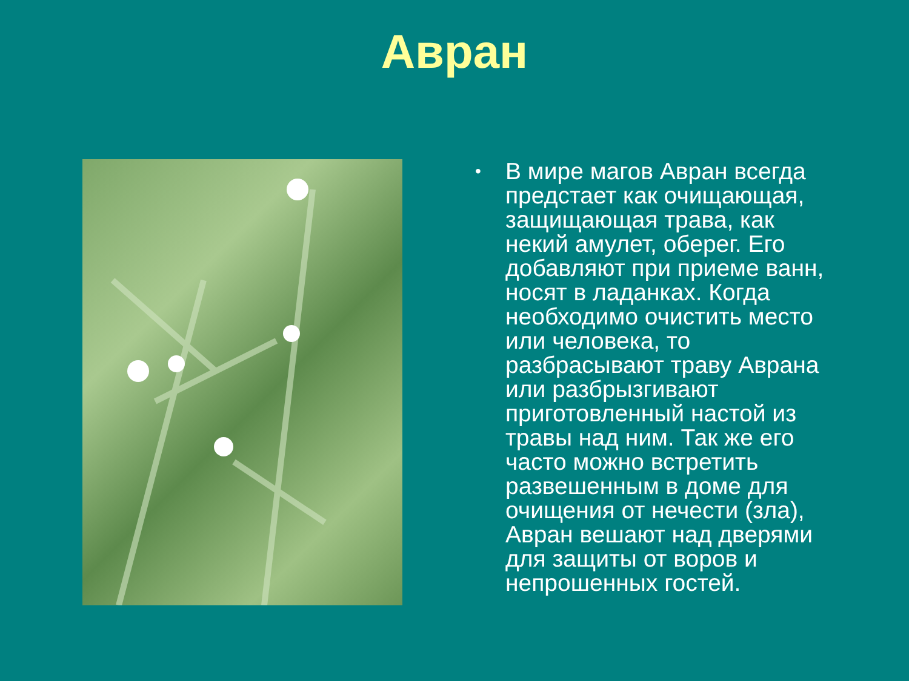Авран
•
В мире магов Авран всегда предстает как очищающая, защищающая трава, как некий амулет, оберег. Его добавляют при приеме ванн, носят в ладанках. Когда необходимо очистить место или человека, то разбрасывают траву Аврана или разбрызгивают приготовленный настой из травы над ним. Так же его часто можно встретить развешенным в доме для очищения от нечести (зла), Авран вешают над дверями для защиты от воров и непрошенных гостей.